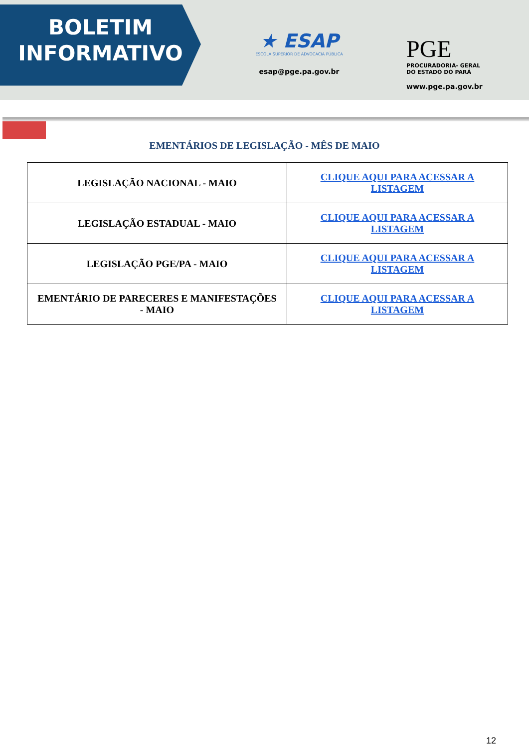BOLETIM
INFORMATIVO
★ ESAP
ESCOLA SUPERIOR DE ADVOCACIA PÚBLICA
esap@pge.pa.gov.br
PGE
PROCURADORIA- GERAL
DO ESTADO DO PARÁ
www.pge.pa.gov.br
EMENTÁRIOS DE LEGISLAÇÃO - MÊS DE MAIO
| LEGISLAÇÃO NACIONAL - MAIO | CLIQUE AQUI PARA ACESSAR A LISTAGEM |
| LEGISLAÇÃO ESTADUAL - MAIO | CLIQUE AQUI PARA ACESSAR A LISTAGEM |
| LEGISLAÇÃO PGE/PA - MAIO | CLIQUE AQUI PARA ACESSAR A LISTAGEM |
| EMENTÁRIO DE PARECERES E MANIFESTAÇÕES - MAIO | CLIQUE AQUI PARA ACESSAR A LISTAGEM |
12